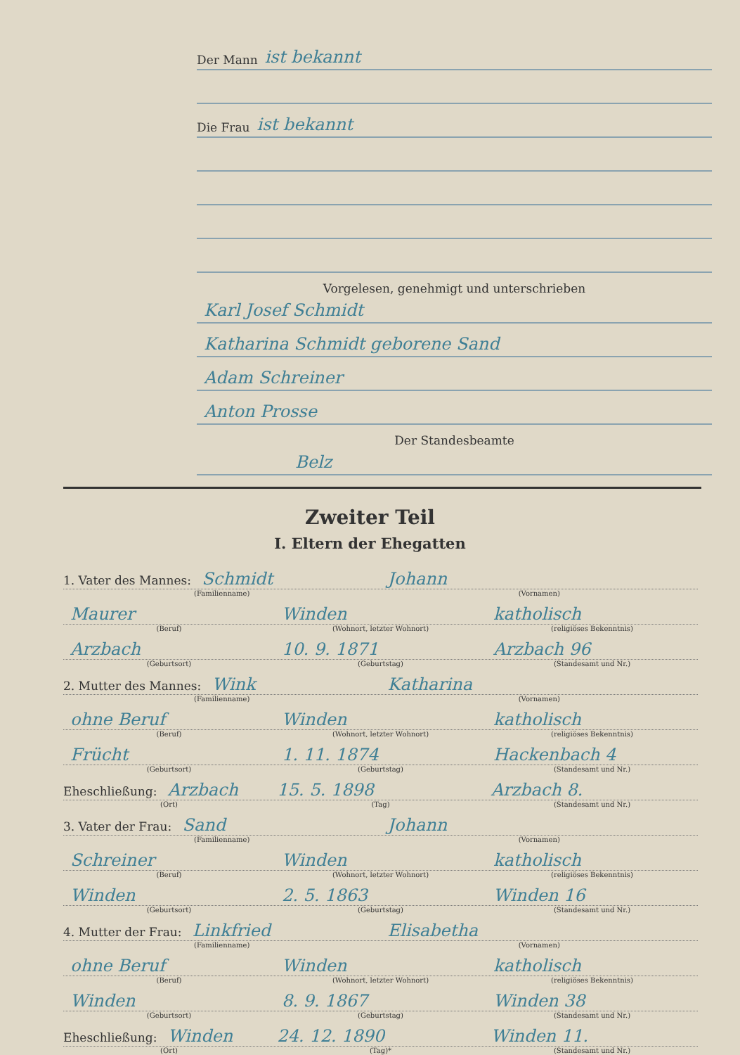Der Mann ist bekannt
Die Frau ist bekannt
Vorgelesen, genehmigt und unterschrieben
Karl Josef Schmidt
Katharina Schmidt geborene Sand
Adam Schreiner
Anton Prosse
Der Standesbeamte
Belz
Zweiter Teil
I. Eltern der Ehegatten
1. Vater des Mannes: Schmidt Johann
(Familienname) (Vornamen)
Maurer Winden katholisch
(Beruf) (Wohnort, letzter Wohnort) (religiöses Bekenntnis)
Arzbach 10. 9. 1871 Arzbach 96
(Geburtsort) (Geburtstag) (Standesamt und Nr.)
2. Mutter des Mannes: Wink Katharina
(Familienname) (Vornamen)
ohne Beruf Winden katholisch
(Beruf) (Wohnort, letzter Wohnort) (religiöses Bekenntnis)
Frücht 1. 11. 1874 Hackenbach 4
(Geburtsort) (Geburtstag) (Standesamt und Nr.)
Eheschließung: Arzbach 15. 5. 1898 Arzbach 8.
(Ort) (Tag) (Standesamt und Nr.)
3. Vater der Frau: Sand Johann
(Familienname) (Vornamen)
Schreiner Winden katholisch
(Beruf) (Wohnort, letzter Wohnort) (religiöses Bekenntnis)
Winden 2. 5. 1863 Winden 16
(Geburtsort) (Geburtstag) (Standesamt und Nr.)
4. Mutter der Frau: Linkfried Elisabetha
(Familienname) (Vornamen)
ohne Beruf Winden katholisch
(Beruf) (Wohnort, letzter Wohnort) (religiöses Bekenntnis)
Winden 8. 9. 1867 Winden 38
(Geburtsort) (Geburtstag) (Standesamt und Nr.)
Eheschließung: Winden 24. 12. 1890 Winden 11.
(Ort) (Tag)* (Standesamt und Nr.)